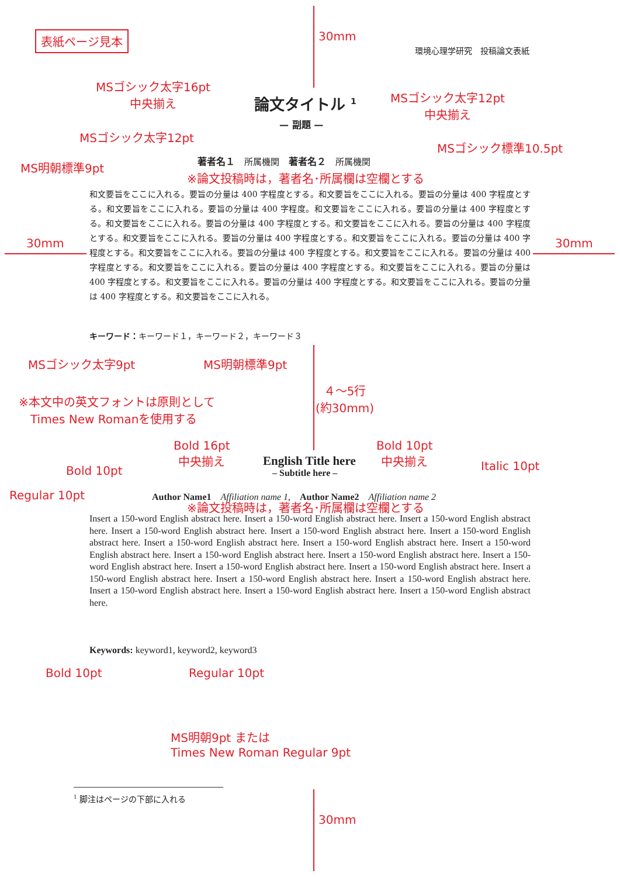表紙ページ見本
環境心理学研究　投稿論文表紙
30mm
MSゴシック太字16pt
中央揃え
論文タイトル <sup>1</sup>
MSゴシック太字12pt
中央揃え
— 副題 —
MSゴシック太字12pt
MSゴシック標準10.5pt
著者名１　所属機関　著者名２　所属機関
※論文投稿時は，著者名･所属欄は空欄とする
MS明朝標準9pt
30mm 30mm
和文要旨をここに入れる。要旨の分量は 400 字程度とする。和文要旨をここに入れる。要旨の分量は 400 字程度とする。和文要旨をここに入れる。要旨の分量は 400 字程度。和文要旨をここに入れる。要旨の分量は 400 字程度とする。和文要旨をここに入れる。要旨の分量は 400 字程度とする。和文要旨をここに入れる。要旨の分量は 400 字程度とする。和文要旨をここに入れる。要旨の分量は 400 字程度とする。和文要旨をここに入れる。要旨の分量は 400 字程度とする。和文要旨をここに入れる。要旨の分量は 400 字程度とする。和文要旨をここに入れる。要旨の分量は 400 字程度とする。和文要旨をここに入れる。要旨の分量は 400 字程度とする。和文要旨をここに入れる。要旨の分量は 400 字程度とする。和文要旨をここに入れる。要旨の分量は 400 字程度とする。和文要旨をここに入れる。要旨の分量は 400 字程度とする。和文要旨をここに入れる。
キーワード：キーワード１，キーワード２，キーワード３
MSゴシック太字9pt MS明朝標準9pt
４～5行
(約30mm)
※本文中の英文フォントは原則として
　Times New Romanを使用する
Bold 16pt
中央揃え
Bold 10pt
中央揃え
English Title here
– Subtitle here –
Bold 10pt Italic 10pt
Regular 10pt
Author Name1　Affiliation name 1,　Author Name2　Affiliation name 2
※論文投稿時は，著者名･所属欄は空欄とする
Insert a 150-word English abstract here. Insert a 150-word English abstract here. Insert a 150-word English abstract here. Insert a 150-word English abstract here. Insert a 150-word English abstract here. Insert a 150-word English abstract here. Insert a 150-word English abstract here. Insert a 150-word English abstract here. Insert a 150-word English abstract here. Insert a 150-word English abstract here. Insert a 150-word English abstract here. Insert a 150-word English abstract here. Insert a 150-word English abstract here. Insert a 150-word English abstract here. Insert a 150-word English abstract here. Insert a 150-word English abstract here. Insert a 150-word English abstract here. Insert a 150-word English abstract here. Insert a 150-word English abstract here. Insert a 150-word English abstract here.
Keywords: keyword1, keyword2, keyword3
Bold 10pt Regular 10pt
MS明朝9pt または
Times New Roman Regular 9pt
<sup>1</sup> 脚注はページの下部に入れる
30mm